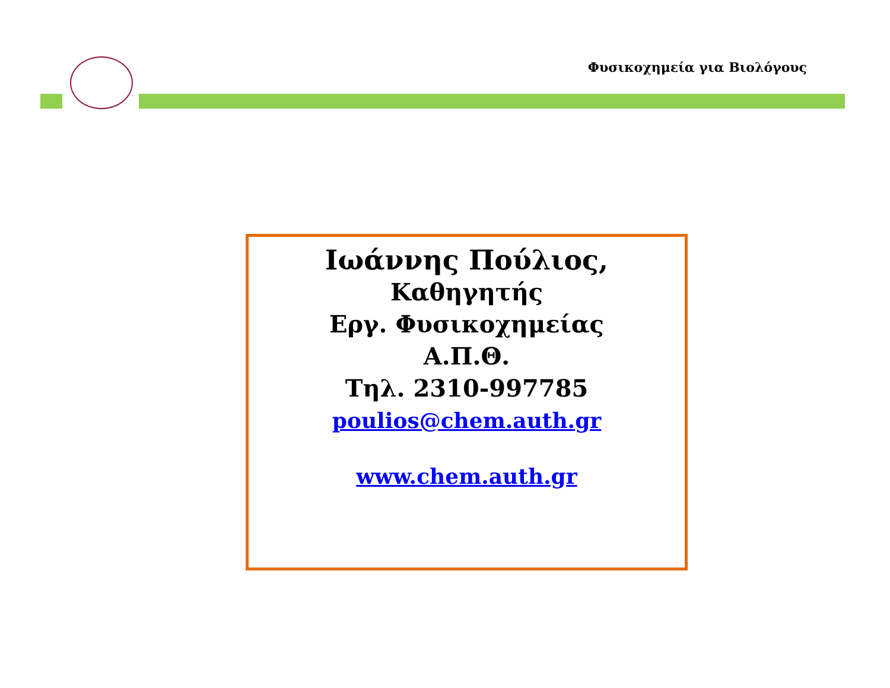Φυσικοχημεία για Βιολόγους
Ιωάννης Πούλιος,
Καθηγητής
Εργ. Φυσικοχημείας
Α.Π.Θ.
Τηλ. 2310-997785
poulios@chem.auth.gr
www.chem.auth.gr